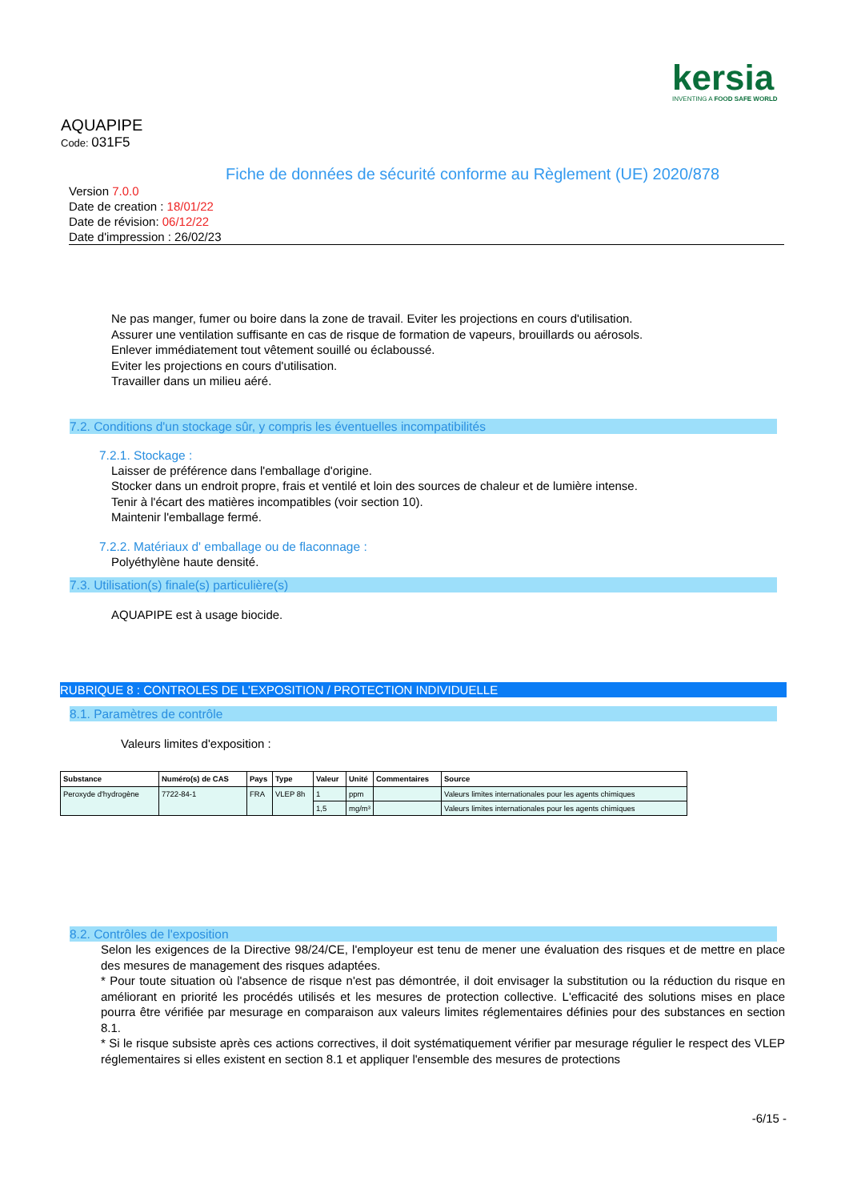kersia
INVENTING A FOOD SAFE WORLD
AQUAPIPE
Code: 031F5
Fiche de données de sécurité conforme au Règlement (UE) 2020/878
Version 7.0.0
Date de creation : 18/01/22
Date de révision: 06/12/22
Date d'impression : 26/02/23
Ne pas manger, fumer ou boire dans la zone de travail. Eviter les projections en cours d'utilisation.
Assurer une ventilation suffisante en cas de risque de formation de vapeurs, brouillards ou aérosols.
Enlever immédiatement tout vêtement souillé ou éclaboussé.
Eviter les projections en cours d'utilisation.
Travailler dans un milieu aéré.
7.2. Conditions d'un stockage sûr, y compris les éventuelles incompatibilités
7.2.1. Stockage :
Laisser de préférence dans l'emballage d'origine.
Stocker dans un endroit propre, frais et ventilé et loin des sources de chaleur et de lumière intense.
Tenir à l'écart des matières incompatibles (voir section 10).
Maintenir l'emballage fermé.
7.2.2. Matériaux d' emballage ou de flaconnage :
Polyéthylène haute densité.
7.3. Utilisation(s) finale(s) particulière(s)
AQUAPIPE est à usage biocide.
RUBRIQUE 8 : CONTROLES DE L'EXPOSITION / PROTECTION INDIVIDUELLE
8.1. Paramètres de contrôle
Valeurs limites d'exposition :
| Substance | Numéro(s) de CAS | Pays | Type | Valeur | Unité | Commentaires | Source |
| --- | --- | --- | --- | --- | --- | --- | --- |
| Peroxyde d'hydrogène | 7722-84-1 | FRA | VLEP 8h | 1 | ppm | | Valeurs limites internationales pour les agents chimiques |
| | | | | 1,5 | mg/m³ | | Valeurs limites internationales pour les agents chimiques |
8.2. Contrôles de l'exposition
Selon les exigences de la Directive 98/24/CE, l'employeur est tenu de mener une évaluation des risques et de mettre en place des mesures de management des risques adaptées.
* Pour toute situation où l'absence de risque n'est pas démontrée, il doit envisager la substitution ou la réduction du risque en améliorant en priorité les procédés utilisés et les mesures de protection collective. L'efficacité des solutions mises en place pourra être vérifiée par mesurage en comparaison aux valeurs limites réglementaires définies pour des substances en section 8.1.
* Si le risque subsiste après ces actions correctives, il doit systématiquement vérifier par mesurage régulier le respect des VLEP réglementaires si elles existent en section 8.1 et appliquer l'ensemble des mesures de protections
-6/15 -